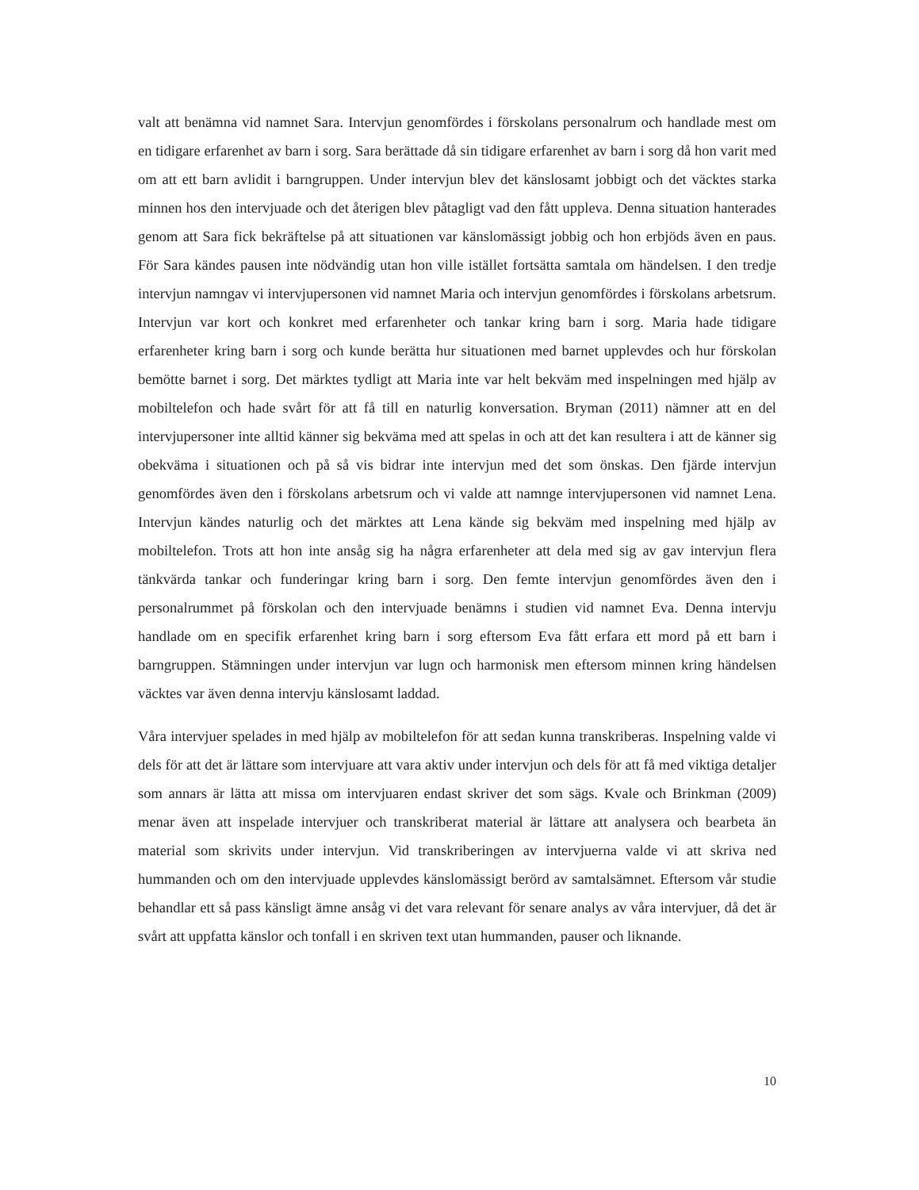valt att benämna vid namnet Sara. Intervjun genomfördes i förskolans personalrum och handlade mest om en tidigare erfarenhet av barn i sorg. Sara berättade då sin tidigare erfarenhet av barn i sorg då hon varit med om att ett barn avlidit i barngruppen. Under intervjun blev det känslosamt jobbigt och det väcktes starka minnen hos den intervjuade och det återigen blev påtagligt vad den fått uppleva. Denna situation hanterades genom att Sara fick bekräftelse på att situationen var känslomässigt jobbig och hon erbjöds även en paus. För Sara kändes pausen inte nödvändig utan hon ville istället fortsätta samtala om händelsen. I den tredje intervjun namngav vi intervjupersonen vid namnet Maria och intervjun genomfördes i förskolans arbetsrum. Intervjun var kort och konkret med erfarenheter och tankar kring barn i sorg. Maria hade tidigare erfarenheter kring barn i sorg och kunde berätta hur situationen med barnet upplevdes och hur förskolan bemötte barnet i sorg. Det märktes tydligt att Maria inte var helt bekväm med inspelningen med hjälp av mobiltelefon och hade svårt för att få till en naturlig konversation. Bryman (2011) nämner att en del intervjupersoner inte alltid känner sig bekväma med att spelas in och att det kan resultera i att de känner sig obekväma i situationen och på så vis bidrar inte intervjun med det som önskas. Den fjärde intervjun genomfördes även den i förskolans arbetsrum och vi valde att namnge intervjupersonen vid namnet Lena. Intervjun kändes naturlig och det märktes att Lena kände sig bekväm med inspelning med hjälp av mobiltelefon. Trots att hon inte ansåg sig ha några erfarenheter att dela med sig av gav intervjun flera tänkvärda tankar och funderingar kring barn i sorg. Den femte intervjun genomfördes även den i personalrummet på förskolan och den intervjuade benämns i studien vid namnet Eva. Denna intervju handlade om en specifik erfarenhet kring barn i sorg eftersom Eva fått erfara ett mord på ett barn i barngruppen. Stämningen under intervjun var lugn och harmonisk men eftersom minnen kring händelsen väcktes var även denna intervju känslosamt laddad.
Våra intervjuer spelades in med hjälp av mobiltelefon för att sedan kunna transkriberas. Inspelning valde vi dels för att det är lättare som intervjuare att vara aktiv under intervjun och dels för att få med viktiga detaljer som annars är lätta att missa om intervjuaren endast skriver det som sägs. Kvale och Brinkman (2009) menar även att inspelade intervjuer och transkriberat material är lättare att analysera och bearbeta än material som skrivits under intervjun. Vid transkriberingen av intervjuerna valde vi att skriva ned hummanden och om den intervjuade upplevdes känslomässigt berörd av samtalsämnet. Eftersom vår studie behandlar ett så pass känsligt ämne ansåg vi det vara relevant för senare analys av våra intervjuer, då det är svårt att uppfatta känslor och tonfall i en skriven text utan hummanden, pauser och liknande.
10